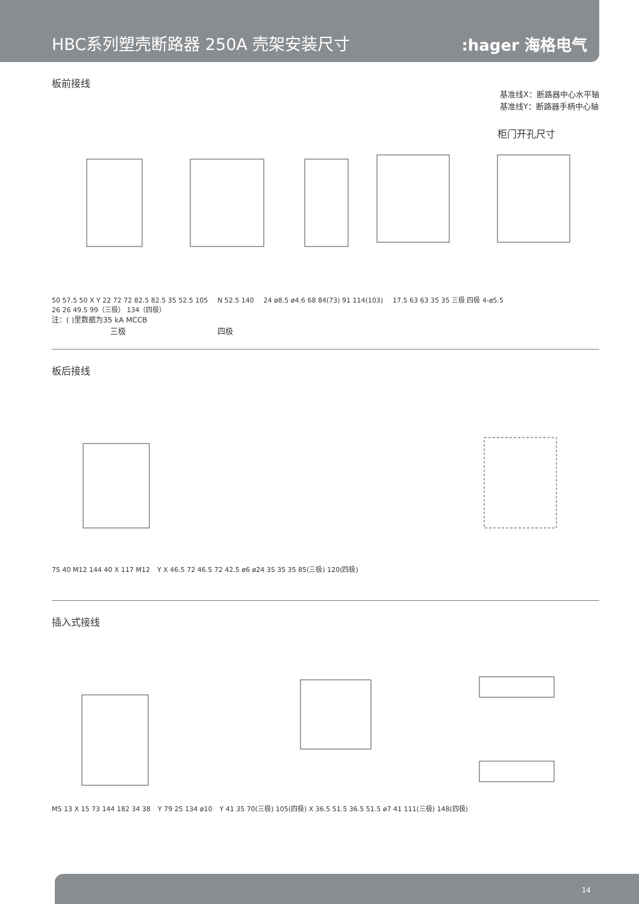HBC系列塑壳断路器 250A 壳架安装尺寸
:hager 海格电气
基准线X：断路器中心水平轴
基准线Y：断路器手柄中心轴
板前接线
柜门开孔尺寸
50 57.5 50 X Y 22 72 72 82.5 82.5 35 52.5 105 N 52.5 140 24 ø8.5 ø4.6 68 84(73) 91 114(103) 17.5 63 63 35 35 三极 四极 4-ø5.5 26 26 49.5 99（三极） 134（四极）
注：( )里数据为35 kA MCCB
三极 四极
板后接线
75 40 M12 144 40 X 117 M12 Y X 46.5 72 46.5 72 42.5 ø6 ø24 35 35 35 85(三极) 120(四极)
插入式接线
M5 13 X 15 73 144 182 34 38 Y 79 25 134 ø10 Y 41 35 70(三极) 105(四极) X 36.5 51.5 36.5 51.5 ø7 41 111(三极) 148(四极)
14